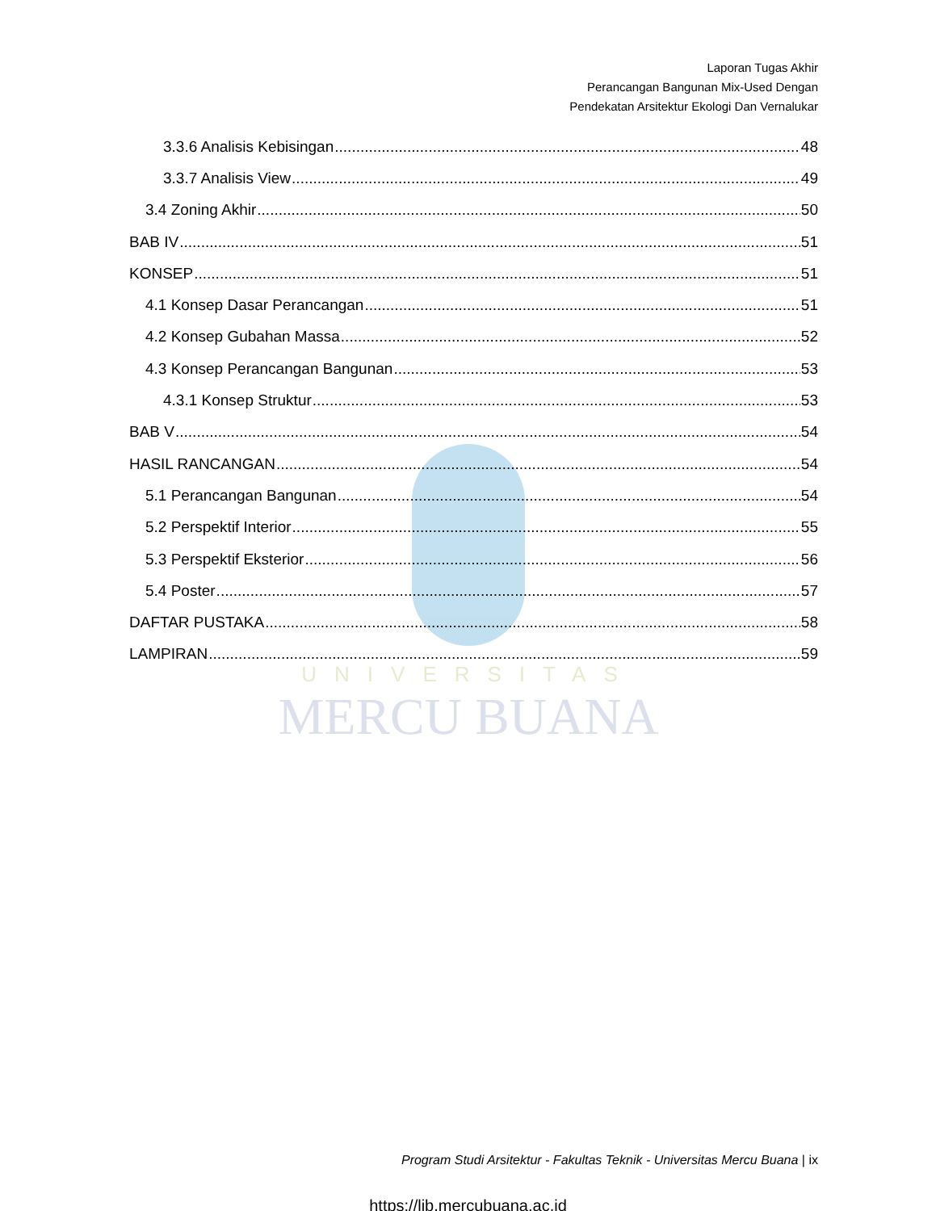Laporan Tugas Akhir
Perancangan Bangunan Mix-Used Dengan
Pendekatan Arsitektur Ekologi Dan Vernalukar
UNIVERSITAS
MERCU BUANA
3.3.6 Analisis Kebisingan 48
3.3.7 Analisis View 49
3.4 Zoning Akhir 50
BAB IV 51
KONSEP 51
4.1 Konsep Dasar Perancangan 51
4.2 Konsep Gubahan Massa 52
4.3 Konsep Perancangan Bangunan 53
4.3.1 Konsep Struktur 53
BAB V 54
HASIL RANCANGAN 54
5.1 Perancangan Bangunan 54
5.2 Perspektif Interior 55
5.3 Perspektif Eksterior 56
5.4 Poster 57
DAFTAR PUSTAKA 58
LAMPIRAN 59
Program Studi Arsitektur - Fakultas Teknik - Universitas Mercu Buana | ix
https://lib.mercubuana.ac.id